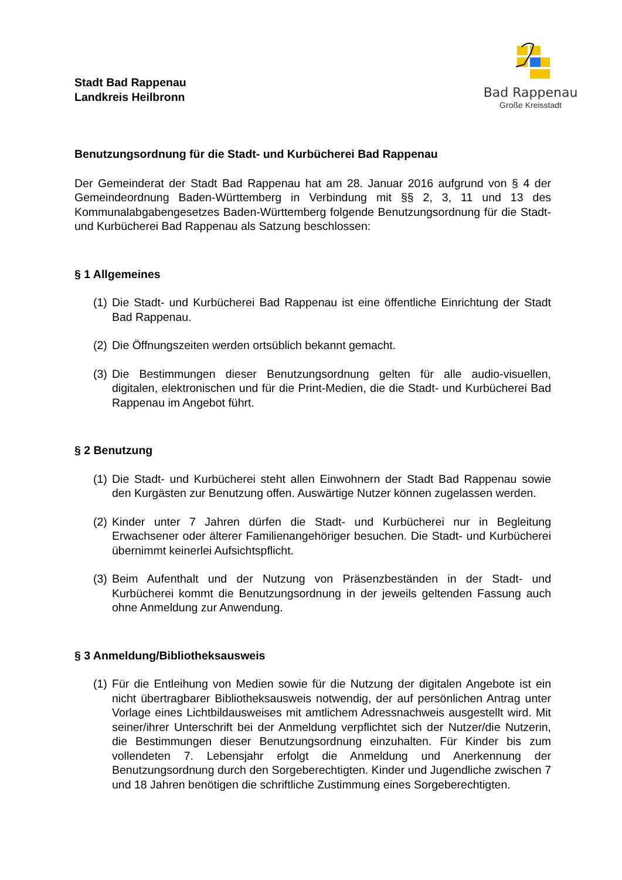Stadt Bad Rappenau
Landkreis Heilbronn
Bad Rappenau
Große Kreisstadt
Benutzungsordnung für die Stadt- und Kurbücherei Bad Rappenau
Der Gemeinderat der Stadt Bad Rappenau hat am 28. Januar 2016 aufgrund von § 4 der Gemeindeordnung Baden-Württemberg in Verbindung mit §§ 2, 3, 11 und 13 des Kommunalabgabengesetzes Baden-Württemberg folgende Benutzungsordnung für die Stadt- und Kurbücherei Bad Rappenau als Satzung beschlossen:
§ 1 Allgemeines
(1) Die Stadt- und Kurbücherei Bad Rappenau ist eine öffentliche Einrichtung der Stadt Bad Rappenau.
(2) Die Öffnungszeiten werden ortsüblich bekannt gemacht.
(3) Die Bestimmungen dieser Benutzungsordnung gelten für alle audio-visuellen, digitalen, elektronischen und für die Print-Medien, die die Stadt- und Kurbücherei Bad Rappenau im Angebot führt.
§ 2 Benutzung
(1) Die Stadt- und Kurbücherei steht allen Einwohnern der Stadt Bad Rappenau sowie den Kurgästen zur Benutzung offen. Auswärtige Nutzer können zugelassen werden.
(2) Kinder unter 7 Jahren dürfen die Stadt- und Kurbücherei nur in Begleitung Erwachsener oder älterer Familienangehöriger besuchen. Die Stadt- und Kurbücherei übernimmt keinerlei Aufsichtspflicht.
(3) Beim Aufenthalt und der Nutzung von Präsenzbeständen in der Stadt- und Kurbücherei kommt die Benutzungsordnung in der jeweils geltenden Fassung auch ohne Anmeldung zur Anwendung.
§ 3 Anmeldung/Bibliotheksausweis
(1) Für die Entleihung von Medien sowie für die Nutzung der digitalen Angebote ist ein nicht übertragbarer Bibliotheksausweis notwendig, der auf persönlichen Antrag unter Vorlage eines Lichtbildausweises mit amtlichem Adressnachweis ausgestellt wird. Mit seiner/ihrer Unterschrift bei der Anmeldung verpflichtet sich der Nutzer/die Nutzerin, die Bestimmungen dieser Benutzungsordnung einzuhalten. Für Kinder bis zum vollendeten 7. Lebensjahr erfolgt die Anmeldung und Anerkennung der Benutzungsordnung durch den Sorgeberechtigten. Kinder und Jugendliche zwischen 7 und 18 Jahren benötigen die schriftliche Zustimmung eines Sorgeberechtigten.